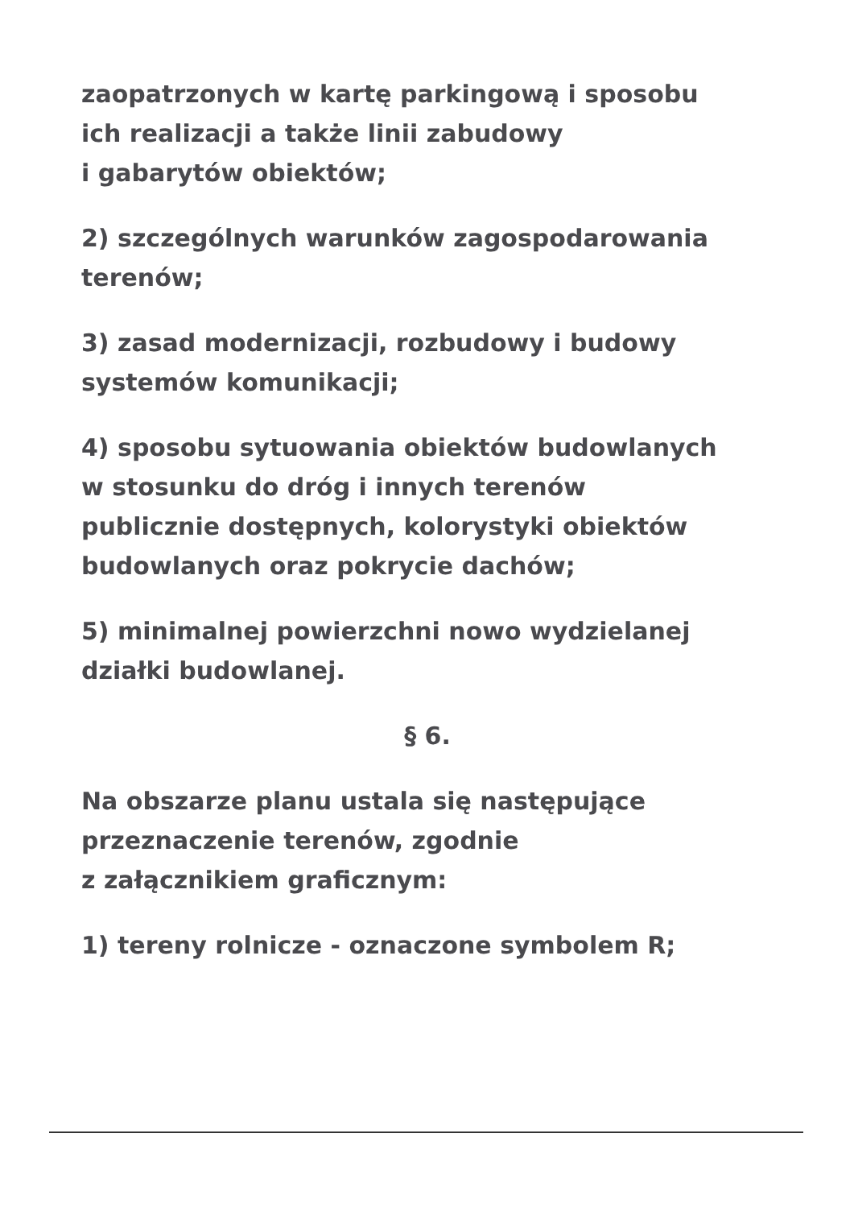zaopatrzonych w kartę parkingową i sposobu
ich realizacji a także linii zabudowy
i gabarytów obiektów;
2) szczególnych warunków zagospodarowania
terenów;
3) zasad modernizacji, rozbudowy i budowy
systemów komunikacji;
4) sposobu sytuowania obiektów budowlanych
w stosunku do dróg i innych terenów
publicznie dostępnych, kolorystyki obiektów
budowlanych oraz pokrycie dachów;
5) minimalnej powierzchni nowo wydzielanej
działki budowlanej.
§ 6.
Na obszarze planu ustala się następujące
przeznaczenie terenów, zgodnie
z załącznikiem graficznym:
1) tereny rolnicze - oznaczone symbolem R;